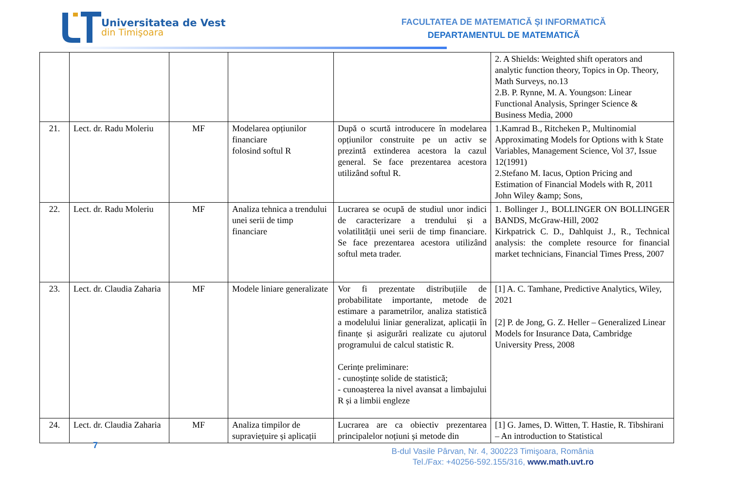Universitatea de Vest
din Timişoara
FACULTATEA DE MATEMATICĂ ȘI INFORMATICĂ
DEPARTAMENTUL DE MATEMATICĂ
| | | | | | 2. A Shields: Weighted shift operators and analytic function theory, Topics in Op. Theory, Math Surveys, no.13 2.B. P. Rynne, M. A. Youngson: Linear Functional Analysis, Springer Science & Business Media, 2000 |
| 21. | Lect. dr. Radu Moleriu | MF | Modelarea opțiunilor financiare folosind softul R | După o scurtă introducere în modelarea opțiunilor construite pe un activ se prezintă extinderea acestora la cazul general. Se face prezentarea acestora utilizând softul R. | 1.Kamrad B., Ritcheken P., Multinomial Approximating Models for Options with k State Variables, Management Science, Vol 37, Issue 12(1991) 2.Stefano M. Iacus, Option Pricing and Estimation of Financial Models with R, 2011 John Wiley &amp; Sons, |
| 22. | Lect. dr. Radu Moleriu | MF | Analiza tehnica a trendului unei serii de timp financiare | Lucrarea se ocupă de studiul unor indici de caracterizare a trendului și a volatilității unei serii de timp financiare. Se face prezentarea acestora utilizând softul meta trader. | 1. Bollinger J., BOLLINGER ON BOLLINGER BANDS, McGraw-Hill, 2002 Kirkpatrick C. D., Dahlquist J., R., Technical analysis: the complete resource for financial market technicians, Financial Times Press, 2007 |
| 23. | Lect. dr. Claudia Zaharia | MF | Modele liniare generalizate | Vor fi prezentate distribuțiile de probabilitate importante, metode de estimare a parametrilor, analiza statistică a modelului liniar generalizat, aplicații în finanțe și asigurări realizate cu ajutorul programului de calcul statistic R. Cerințe preliminare: - cunoștințe solide de statistică; - cunoașterea la nivel avansat a limbajului R și a limbii engleze | [1] A. C. Tamhane, Predictive Analytics, Wiley, 2021 [2] P. de Jong, G. Z. Heller – Generalized Linear Models for Insurance Data, Cambridge University Press, 2008 |
| 24. | Lect. dr. Claudia Zaharia | MF | Analiza timpilor de supraviețuire și aplicații | Lucrarea are ca obiectiv prezentarea principalelor noțiuni și metode din | [1] G. James, D. Witten, T. Hastie, R. Tibshirani – An introduction to Statistical |
7
B-dul Vasile Pârvan, Nr. 4, 300223 Timişoara, România
Tel./Fax: +40256-592.155/316, www.math.uvt.ro